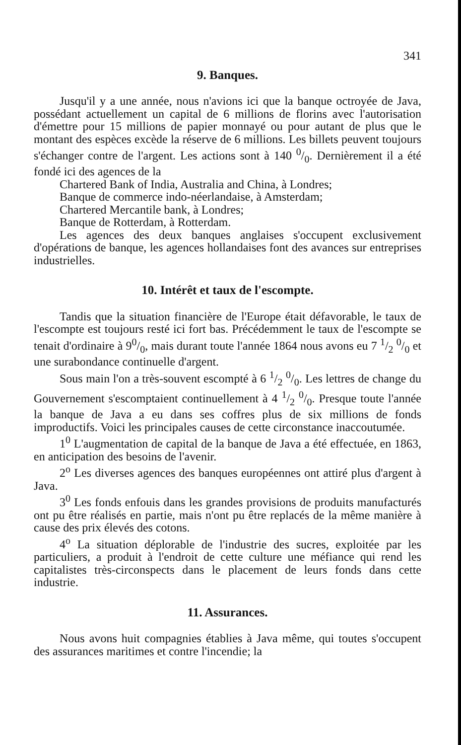341
9. Banques.
Jusqu'il y a une année, nous n'avions ici que la banque octroyée de Java, possédant actuellement un capital de 6 millions de florins avec l'autorisation d'émettre pour 15 millions de papier monnayé ou pour autant de plus que le montant des espèces excède la réserve de 6 millions. Les billets peuvent toujours s'échanger contre de l'argent. Les actions sont à 140 0/0. Dernièrement il a été fondé ici des agences de la
Chartered Bank of India, Australia and China, à Londres;
Banque de commerce indo-néerlandaise, à Amsterdam;
Chartered Mercantile bank, à Londres;
Banque de Rotterdam, à Rotterdam.
Les agences des deux banques anglaises s'occupent exclusivement d'opérations de banque, les agences hollandaises font des avances sur entreprises industrielles.
10. Intérêt et taux de l'escompte.
Tandis que la situation financière de l'Europe était défavorable, le taux de l'escompte est toujours resté ici fort bas. Précédemment le taux de l'escompte se tenait d'ordinaire à 90/0, mais durant toute l'année 1864 nous avons eu 7 1/2 0/0 et une surabondance continuelle d'argent.
Sous main l'on a très-souvent escompté à 6 1/2 0/0. Les lettres de change du Gouvernement s'escomptaient continuellement à 4 1/2 0/0. Presque toute l'année la banque de Java a eu dans ses coffres plus de six millions de fonds improductifs. Voici les principales causes de cette circonstance inaccoutumée.
1<sup>0</sup> L'augmentation de capital de la banque de Java a été effectuée, en 1863, en anticipation des besoins de l'avenir.
2<sup>o</sup> Les diverses agences des banques européennes ont attiré plus d'argent à Java.
3<sup>0</sup> Les fonds enfouis dans les grandes provisions de produits manufacturés ont pu être réalisés en partie, mais n'ont pu être replacés de la même manière à cause des prix élevés des cotons.
4<sup>o</sup> La situation déplorable de l'industrie des sucres, exploitée par les particuliers, a produit à l'endroit de cette culture une méfiance qui rend les capitalistes très-circonspects dans le placement de leurs fonds dans cette industrie.
11. Assurances.
Nous avons huit compagnies établies à Java même, qui toutes s'occupent des assurances maritimes et contre l'incendie; la